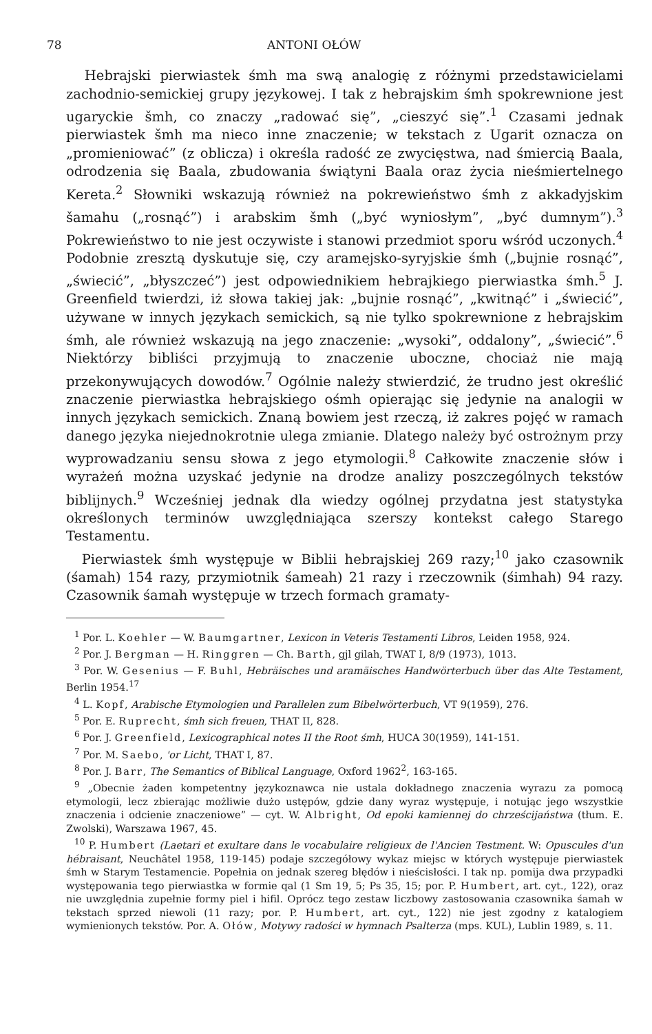78 ANTONI OŁÓW
Hebrajski pierwiastek śmh ma swą analogię z różnymi przedstawicielami zachodnio-semickiej grupy językowej. I tak z hebrajskim śmh spokrewnione jest ugaryckie šmh, co znaczy „radować się”, „cieszyć się”.<sup>1</sup> Czasami jednak pierwiastek šmh ma nieco inne znaczenie; w tekstach z Ugarit oznacza on „promieniować” (z oblicza) i określa radość ze zwycięstwa, nad śmiercią Baala, odrodzenia się Baala, zbudowania świątyni Baala oraz życia nieśmiertelnego Kereta.<sup>2</sup> Słowniki wskazują również na pokrewieństwo śmh z akkadyjskim šamahu („rosnąć”) i arabskim šmh („być wyniosłym”, „być dumnym”).<sup>3</sup> Pokrewieństwo to nie jest oczywiste i stanowi przedmiot sporu wśród uczonych.<sup>4</sup> Podobnie zresztą dyskutuje się, czy aramejsko-syryjskie śmh („bujnie rosnąć”, „świecić”, „błyszczeć”) jest odpowiednikiem hebrajkiego pierwiastka śmh.<sup>5</sup> J. Greenfield twierdzi, iż słowa takiej jak: „bujnie rosnąć”, „kwitnąć” i „świecić”, używane w innych językach semickich, są nie tylko spokrewnione z hebrajskim śmh, ale również wskazują na jego znaczenie: „wysoki”, oddalony”, „świecić”.<sup>6</sup> Niektórzy bibliści przyjmują to znaczenie uboczne, chociaż nie mają przekonywujących dowodów.<sup>7</sup> Ogólnie należy stwierdzić, że trudno jest określić znaczenie pierwiastka hebrajskiego ośmh opierając się jedynie na analogii w innych językach semickich. Znaną bowiem jest rzeczą, iż zakres pojęć w ramach danego języka niejednokrotnie ulega zmianie. Dlatego należy być ostrożnym przy wyprowadzaniu sensu słowa z jego etymologii.<sup>8</sup> Całkowite znaczenie słów i wyrażeń można uzyskać jedynie na drodze analizy poszczególnych tekstów biblijnych.<sup>9</sup> Wcześniej jednak dla wiedzy ogólnej przydatna jest statystyka określonych terminów uwzględniająca szerszy kontekst całego Starego Testamentu.
Pierwiastek śmh występuje w Biblii hebrajskiej 269 razy;<sup>10</sup> jako czasownik (śamah) 154 razy, przymiotnik śameah) 21 razy i rzeczownik (śimhah) 94 razy. Czasownik śamah występuje w trzech formach gramaty-
<sup>1</sup> Por. L. Koehler — W. Baumgartner, Lexicon in Veteris Testamenti Libros, Leiden 1958, 924.
<sup>2</sup> Por. J. Bergman — H. Ringgren — Ch. Barth, gjl gilah, TWAT I, 8/9 (1973), 1013.
<sup>3</sup> Por. W. Gesenius — F. Buhl, Hebräisches und aramäisches Handwörterbuch über das Alte Testament, Berlin 1954.<sup>17</sup>
<sup>4</sup> L. Kopf, Arabische Etymologien und Parallelen zum Bibelwörterbuch, VT 9(1959), 276.
<sup>5</sup> Por. E. Ruprecht, śmh sich freuen, THAT II, 828.
<sup>6</sup> Por. J. Greenfield, Lexicographical notes II the Root śmh, HUCA 30(1959), 141-151.
<sup>7</sup> Por. M. Saebo, 'or Licht, THAT I, 87.
<sup>8</sup> Por. J. Barr, The Semantics of Biblical Language, Oxford 1962<sup>2</sup>, 163-165.
<sup>9</sup> „Obecnie żaden kompetentny językoznawca nie ustala dokładnego znaczenia wyrazu za pomocą etymologii, lecz zbierając możliwie dużo ustępów, gdzie dany wyraz występuje, i notując jego wszystkie znaczenia i odcienie znaczeniowe” — cyt. W. Albright, Od epoki kamiennej do chrześcijaństwa (tłum. E. Zwolski), Warszawa 1967, 45.
<sup>10</sup> P. Humbert (Laetari et exultare dans le vocabulaire religieux de l'Ancien Testment. W: Opuscules d'un hébraisant, Neuchâtel 1958, 119-145) podaje szczegółowy wykaz miejsc w których występuje pierwiastek śmh w Starym Testamencie. Popełnia on jednak szereg błędów i nieścisłości. I tak np. pomija dwa przypadki występowania tego pierwiastka w formie qal (1 Sm 19, 5; Ps 35, 15; por. P. Humbert, art. cyt., 122), oraz nie uwzględnia zupełnie formy piel i hifil. Oprócz tego zestaw liczbowy zastosowania czasownika śamah w tekstach sprzed niewoli (11 razy; por. P. Humbert, art. cyt., 122) nie jest zgodny z katalogiem wymienionych tekstów. Por. A. Ołów, Motywy radości w hymnach Psalterza (mps. KUL), Lublin 1989, s. 11.